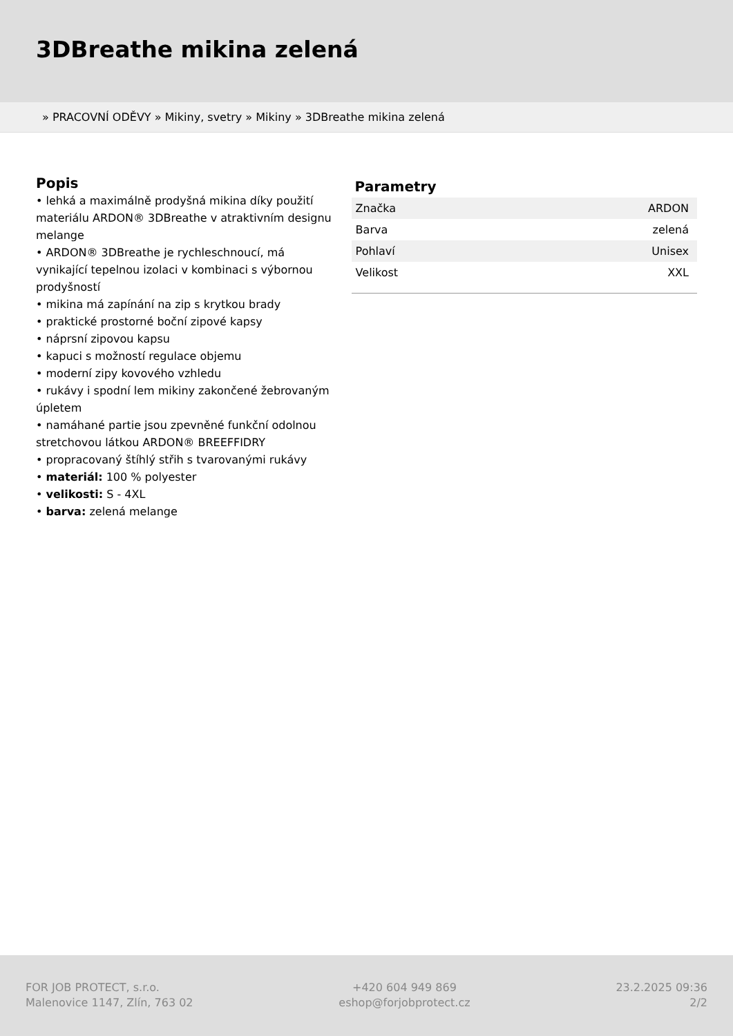3DBreathe mikina zelená
» PRACOVNÍ ODĚVY » Mikiny, svetry » Mikiny » 3DBreathe mikina zelená
Popis
• lehká a maximálně prodyšná mikina díky použití materiálu ARDON® 3DBreathe v atraktivním designu melange
• ARDON® 3DBreathe je rychleschnoucí, má vynikající tepelnou izolaci v kombinaci s výbornou prodyšností
• mikina má zapínání na zip s krytkou brady
• praktické prostorné boční zipové kapsy
• náprsní zipovou kapsu
• kapuci s možností regulace objemu
• moderní zipy kovového vzhledu
• rukávy i spodní lem mikiny zakončené žebrovaným úpletem
• namáhané partie jsou zpevněné funkční odolnou stretchovou látkou ARDON® BREEFFIDRY
• propracovaný štíhlý střih s tvarovanými rukávy
• materiál: 100 % polyester
• velikosti: S - 4XL
• barva: zelená melange
Parametry
| Značka | ARDON |
| Barva | zelená |
| Pohlaví | Unisex |
| Velikost | XXL |
FOR JOB PROTECT, s.r.o.
Malenovice 1147, Zlín, 763 02
+420 604 949 869
eshop@forjobprotect.cz
23.2.2025 09:36
2/2